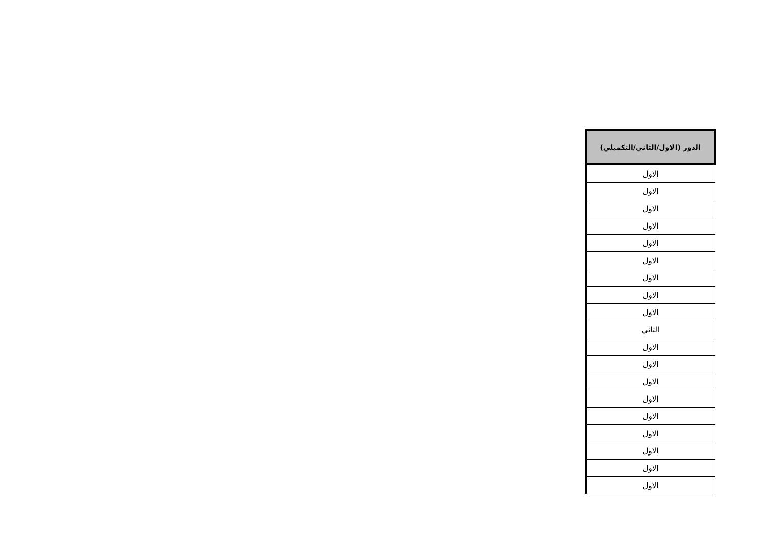| الدور (الاول/الثاني/التكميلي) |
| --- |
| الاول |
| الاول |
| الاول |
| الاول |
| الاول |
| الاول |
| الاول |
| الاول |
| الاول |
| الثاني |
| الاول |
| الاول |
| الاول |
| الاول |
| الاول |
| الاول |
| الاول |
| الاول |
| الاول |